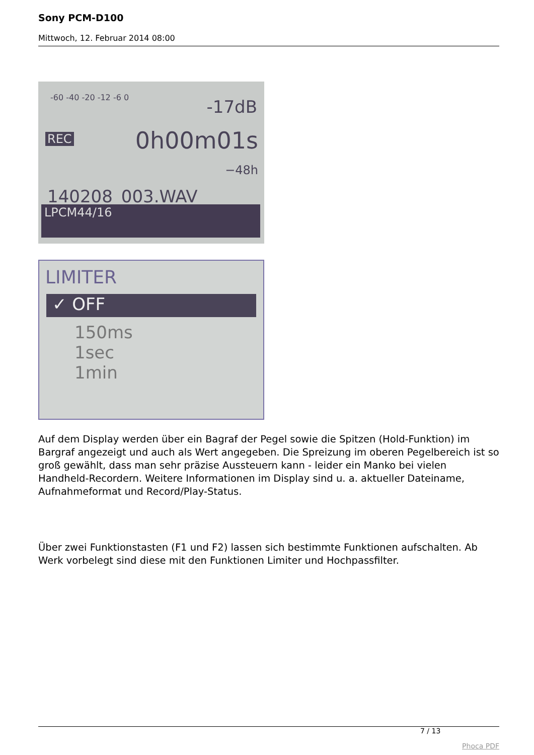Sony PCM-D100
Mittwoch, 12. Februar 2014 08:00
-60 -40 -20 -12 -6 0 -17dB
REC 0h00m01s
−48h
140208_003.WAV
LPCM44/16
LIMITER
✓ OFF
150ms
1sec
1min
Auf dem Display werden über ein Bagraf der Pegel sowie die Spitzen (Hold-Funktion) im Bargraf angezeigt und auch als Wert angegeben. Die Spreizung im oberen Pegelbereich ist so groß gewählt, dass man sehr präzise Aussteuern kann - leider ein Manko bei vielen Handheld-Recordern. Weitere Informationen im Display sind u. a. aktueller Dateiname, Aufnahmeformat und Record/Play-Status.
Über zwei Funktionstasten (F1 und F2) lassen sich bestimmte Funktionen aufschalten. Ab Werk vorbelegt sind diese mit den Funktionen Limiter und Hochpassfilter.
7 / 13
Phoca PDF